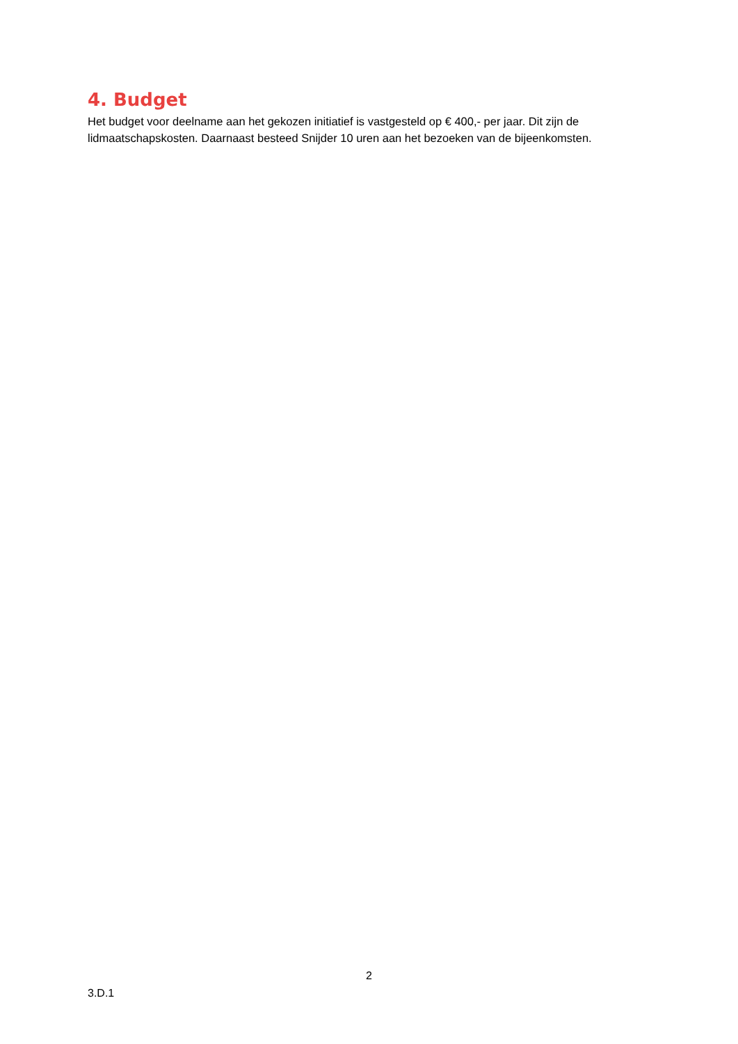4. Budget
Het budget voor deelname aan het gekozen initiatief is vastgesteld op € 400,- per jaar. Dit zijn de lidmaatschapskosten. Daarnaast besteed Snijder 10 uren aan het bezoeken van de bijeenkomsten.
2
3.D.1